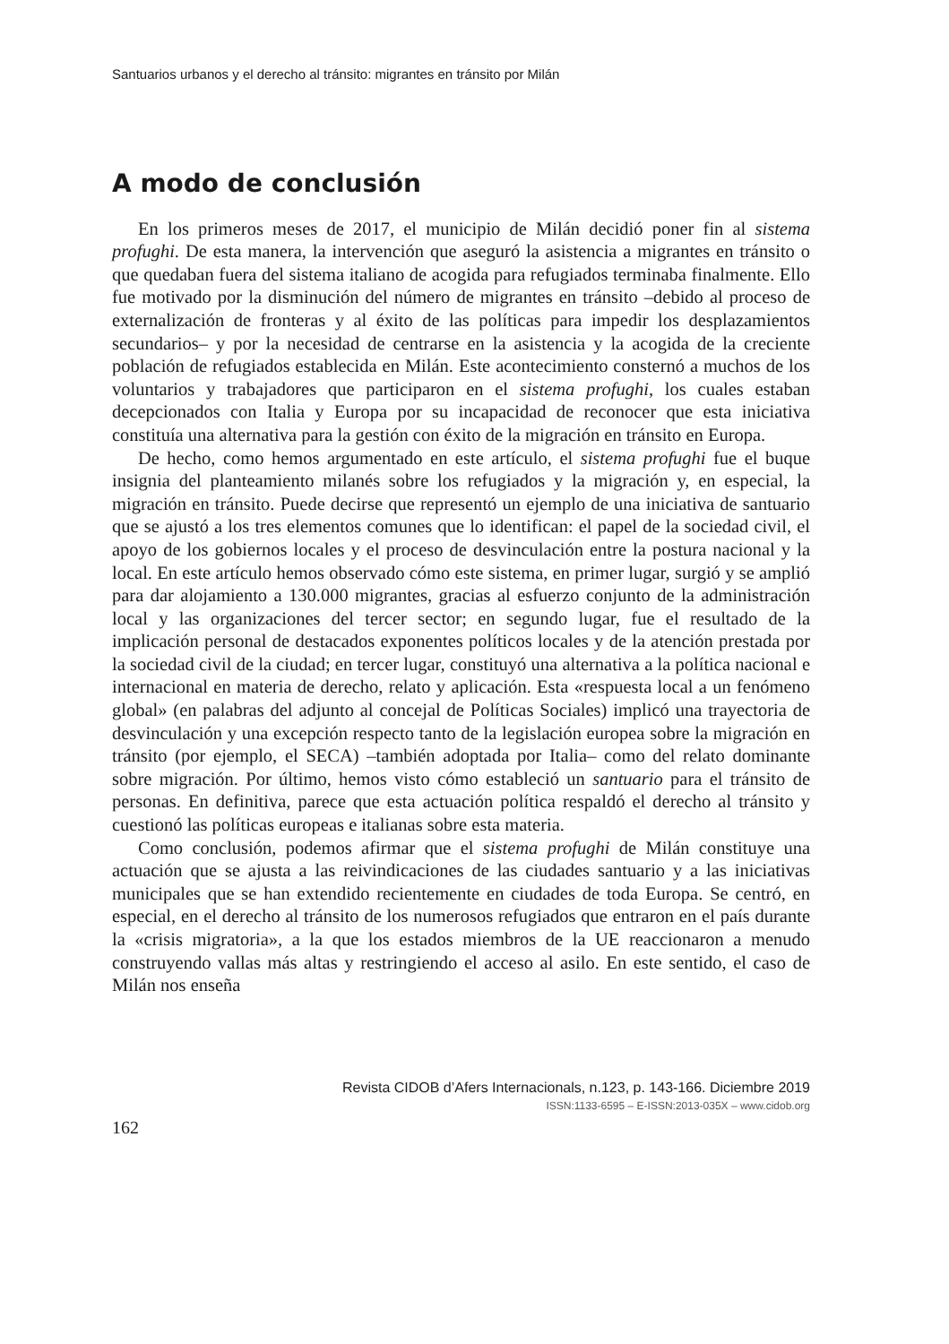Santuarios urbanos y el derecho al tránsito: migrantes en tránsito por Milán
A modo de conclusión
En los primeros meses de 2017, el municipio de Milán decidió poner fin al sistema profughi. De esta manera, la intervención que aseguró la asistencia a migrantes en tránsito o que quedaban fuera del sistema italiano de acogida para refugiados terminaba finalmente. Ello fue motivado por la disminución del número de migrantes en tránsito –debido al proceso de externalización de fronteras y al éxito de las políticas para impedir los desplazamientos secundarios– y por la necesidad de centrarse en la asistencia y la acogida de la creciente población de refugiados establecida en Milán. Este acontecimiento consternó a muchos de los voluntarios y trabajadores que participaron en el sistema profughi, los cuales estaban decepcionados con Italia y Europa por su incapacidad de reconocer que esta iniciativa constituía una alternativa para la gestión con éxito de la migración en tránsito en Europa.
De hecho, como hemos argumentado en este artículo, el sistema profughi fue el buque insignia del planteamiento milanés sobre los refugiados y la migración y, en especial, la migración en tránsito. Puede decirse que representó un ejemplo de una iniciativa de santuario que se ajustó a los tres elementos comunes que lo identifican: el papel de la sociedad civil, el apoyo de los gobiernos locales y el proceso de desvinculación entre la postura nacional y la local. En este artículo hemos observado cómo este sistema, en primer lugar, surgió y se amplió para dar alojamiento a 130.000 migrantes, gracias al esfuerzo conjunto de la administración local y las organizaciones del tercer sector; en segundo lugar, fue el resultado de la implicación personal de destacados exponentes políticos locales y de la atención prestada por la sociedad civil de la ciudad; en tercer lugar, constituyó una alternativa a la política nacional e internacional en materia de derecho, relato y aplicación. Esta «respuesta local a un fenómeno global» (en palabras del adjunto al concejal de Políticas Sociales) implicó una trayectoria de desvinculación y una excepción respecto tanto de la legislación europea sobre la migración en tránsito (por ejemplo, el SECA) –también adoptada por Italia– como del relato dominante sobre migración. Por último, hemos visto cómo estableció un santuario para el tránsito de personas. En definitiva, parece que esta actuación política respaldó el derecho al tránsito y cuestionó las políticas europeas e italianas sobre esta materia.
Como conclusión, podemos afirmar que el sistema profughi de Milán constituye una actuación que se ajusta a las reivindicaciones de las ciudades santuario y a las iniciativas municipales que se han extendido recientemente en ciudades de toda Europa. Se centró, en especial, en el derecho al tránsito de los numerosos refugiados que entraron en el país durante la «crisis migratoria», a la que los estados miembros de la UE reaccionaron a menudo construyendo vallas más altas y restringiendo el acceso al asilo. En este sentido, el caso de Milán nos enseña
Revista CIDOB d’Afers Internacionals, n.123, p. 143-166. Diciembre 2019
ISSN:1133-6595 – E-ISSN:2013-035X – www.cidob.org
162